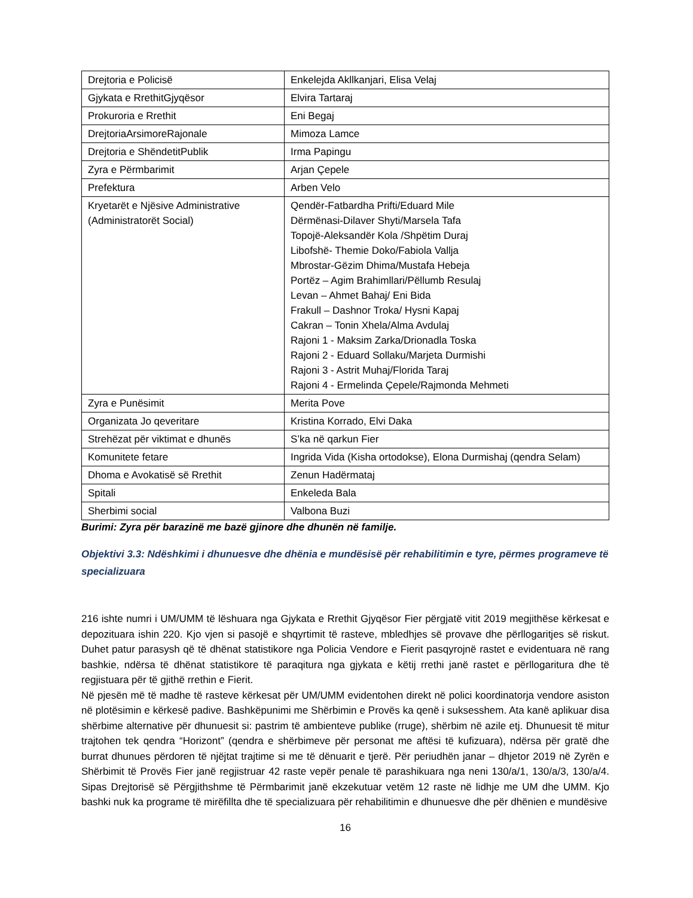| Drejtoria e Policisë | Enkelejda Akllkanjari, Elisa Velaj |
| Gjykata e RrethitGjyqësor | Elvira Tartaraj |
| Prokuroria e Rrethit | Eni Begaj |
| DrejtoriaArsimoreRajonale | Mimoza Lamce |
| Drejtoria e ShëndetitPublik | Irma Papingu |
| Zyra e Përmbarimit | Arjan Çepele |
| Prefektura | Arben Velo |
| Kryetarët e Njësive Administrative (Administratorët Social) | Qendër-Fatbardha Prifti/Eduard Mile Dërmënasi-Dilaver Shyti/Marsela Tafa Topojë-Aleksandër Kola /Shpëtim Duraj Libofshë- Themie Doko/Fabiola Vallja Mbrostar-Gëzim Dhima/Mustafa Hebeja Portëz – Agim Brahimllari/Pëllumb Resulaj Levan – Ahmet Bahaj/ Eni Bida Frakull – Dashnor Troka/ Hysni Kapaj Cakran – Tonin Xhela/Alma Avdulaj Rajoni 1 - Maksim Zarka/Drionadla Toska Rajoni 2 - Eduard Sollaku/Marjeta Durmishi Rajoni 3 - Astrit Muhaj/Florida Taraj Rajoni 4 - Ermelinda Çepele/Rajmonda Mehmeti |
| Zyra e Punësimit | Merita Pove |
| Organizata Jo qeveritare | Kristina Korrado, Elvi Daka |
| Strehëzat për viktimat e dhunës | S’ka në qarkun Fier |
| Komunitete fetare | Ingrida Vida (Kisha ortodokse), Elona Durmishaj (qendra Selam) |
| Dhoma e Avokatisë së Rrethit | Zenun Hadërmataj |
| Spitali | Enkeleda Bala |
| Sherbimi social | Valbona Buzi |
Burimi: Zyra për barazinë me bazë gjinore dhe dhunën në familje.
Objektivi 3.3: Ndëshkimi i dhunuesve dhe dhënia e mundësisë për rehabilitimin e tyre, përmes programeve të specializuara
216 ishte numri i UM/UMM të lëshuara nga Gjykata e Rrethit Gjyqësor Fier përgjatë vitit 2019 megjithëse kërkesat e depozituara ishin 220. Kjo vjen si pasojë e shqyrtimit të rasteve, mbledhjes së provave dhe përllogaritjes së riskut. Duhet patur parasysh që të dhënat statistikore nga Policia Vendore e Fierit pasqyrojnë rastet e evidentuara në rang bashkie, ndërsa të dhënat statistikore të paraqitura nga gjykata e këtij rrethi janë rastet e përllogaritura dhe të regjistuara për të gjithë rrethin e Fierit.
Në pjesën më të madhe të rasteve kërkesat për UM/UMM evidentohen direkt në polici koordinatorja vendore asiston në plotësimin e kërkesë padive. Bashkëpunimi me Shërbimin e Provës ka qenë i suksesshem. Ata kanë aplikuar disa shërbime alternative për dhunuesit si: pastrim të ambienteve publike (rruge), shërbim në azile etj. Dhunuesit të mitur trajtohen tek qendra “Horizont” (qendra e shërbimeve për personat me aftësi të kufizuara), ndërsa për gratë dhe burrat dhunues përdoren të njëjtat trajtime si me të dënuarit e tjerë. Për periudhën janar – dhjetor 2019 në Zyrën e Shërbimit të Provës Fier janë regjistruar 42 raste vepër penale të parashikuara nga neni 130/a/1, 130/a/3, 130/a/4. Sipas Drejtorisë së Përgjithshme të Përmbarimit janë ekzekutuar vetëm 12 raste në lidhje me UM dhe UMM. Kjo bashki nuk ka programe të mirëfillta dhe të specializuara për rehabilitimin e dhunuesve dhe për dhënien e mundësive
16